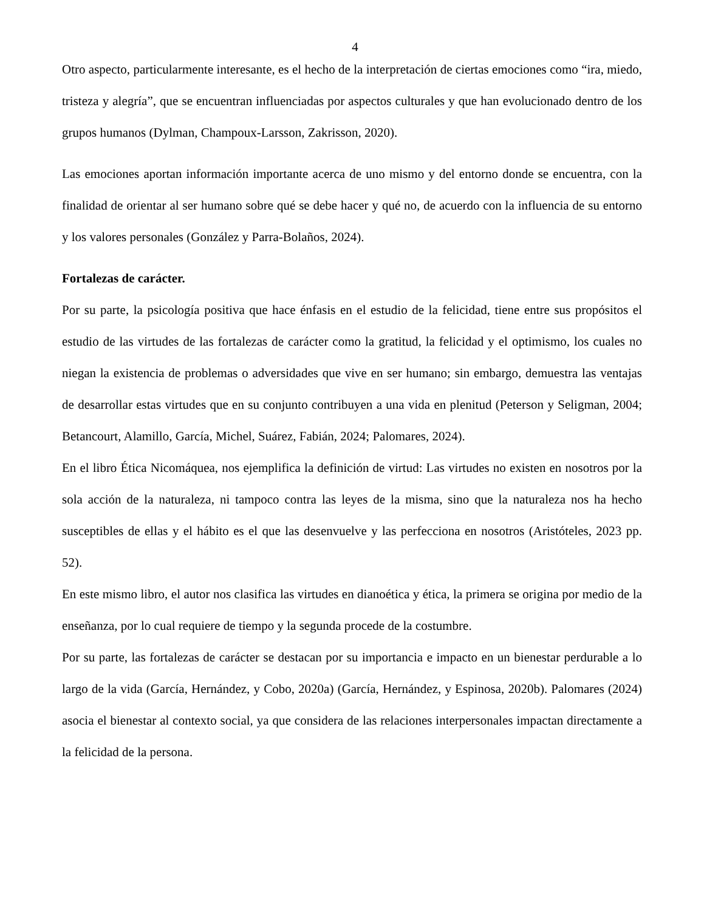4
Otro aspecto, particularmente interesante, es el hecho de la interpretación de ciertas emociones como “ira, miedo, tristeza y alegría”, que se encuentran influenciadas por aspectos culturales y que han evolucionado dentro de los grupos humanos (Dylman, Champoux-Larsson, Zakrisson, 2020).
Las emociones aportan información importante acerca de uno mismo y del entorno donde se encuentra, con la finalidad de orientar al ser humano sobre qué se debe hacer y qué no, de acuerdo con la influencia de su entorno y los valores personales (González y Parra-Bolaños, 2024).
Fortalezas de carácter.
Por su parte, la psicología positiva que hace énfasis en el estudio de la felicidad, tiene entre sus propósitos el estudio de las virtudes de las fortalezas de carácter como la gratitud, la felicidad y el optimismo, los cuales no niegan la existencia de problemas o adversidades que vive en ser humano; sin embargo, demuestra las ventajas de desarrollar estas virtudes que en su conjunto contribuyen a una vida en plenitud (Peterson y Seligman, 2004; Betancourt, Alamillo, García, Michel, Suárez, Fabián, 2024; Palomares, 2024).
En el libro Ética Nicomáquea, nos ejemplifica la definición de virtud: Las virtudes no existen en nosotros por la sola acción de la naturaleza, ni tampoco contra las leyes de la misma, sino que la naturaleza nos ha hecho susceptibles de ellas y el hábito es el que las desenvuelve y las perfecciona en nosotros (Aristóteles, 2023 pp. 52).
En este mismo libro, el autor nos clasifica las virtudes en dianoética y ética, la primera se origina por medio de la enseñanza, por lo cual requiere de tiempo y la segunda procede de la costumbre.
Por su parte, las fortalezas de carácter se destacan por su importancia e impacto en un bienestar perdurable a lo largo de la vida (García, Hernández, y Cobo, 2020a) (García, Hernández, y Espinosa, 2020b). Palomares (2024) asocia el bienestar al contexto social, ya que considera de las relaciones interpersonales impactan directamente a la felicidad de la persona.